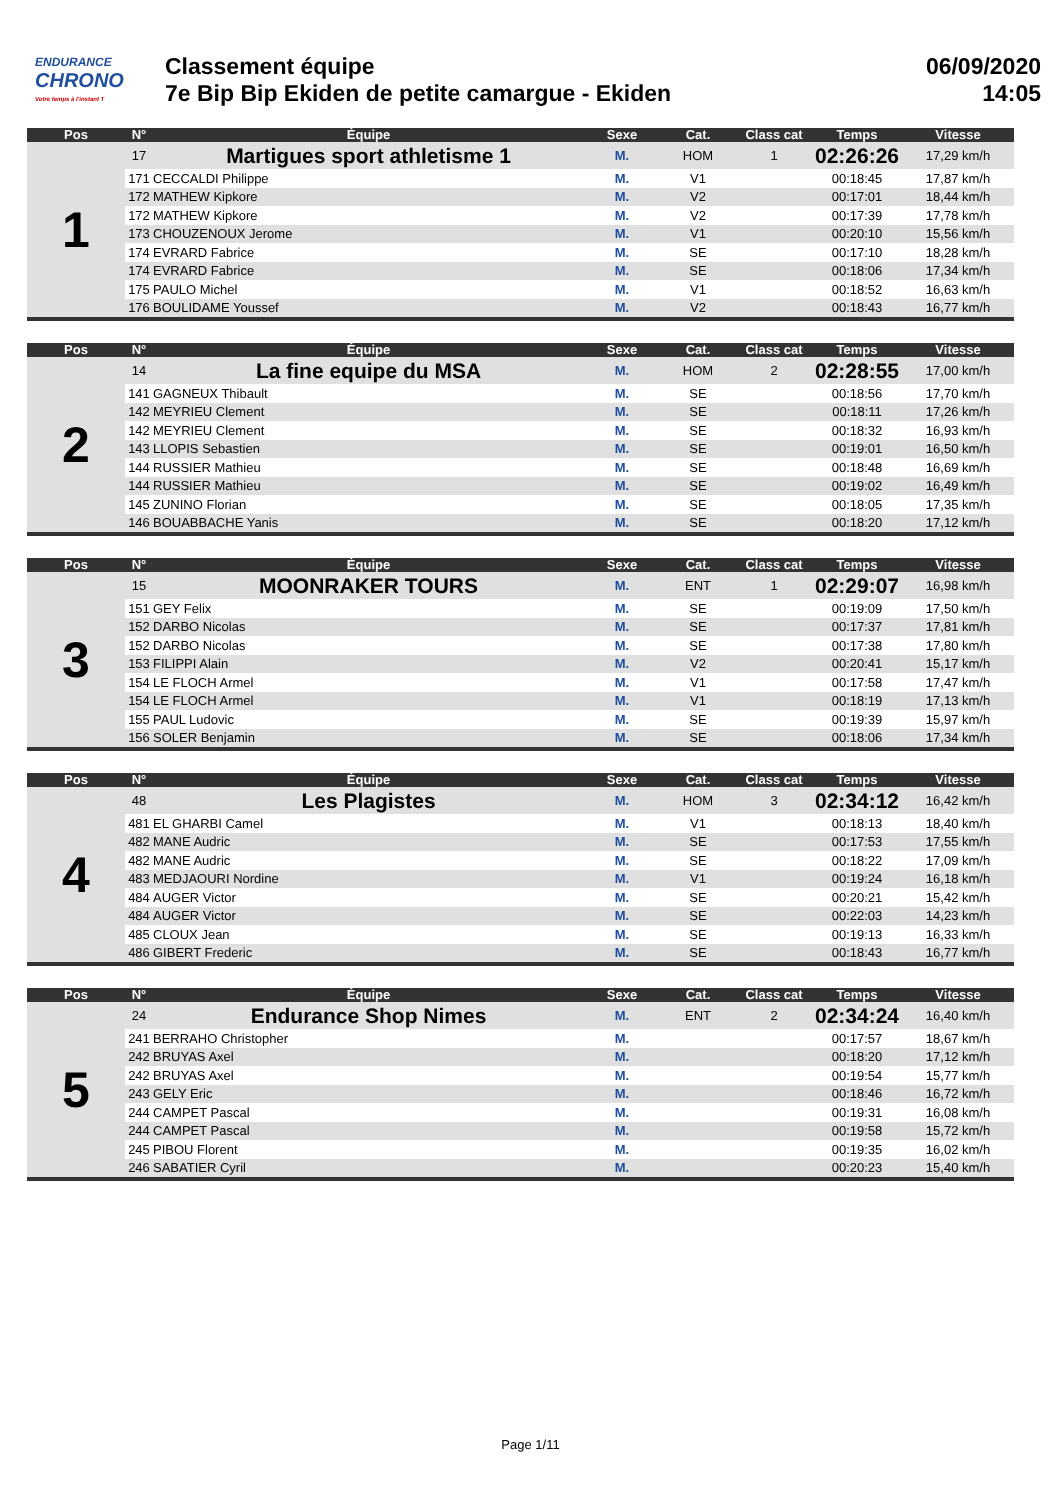ENDURANCE
CHRONO
Votre temps à l'instant T
Classement équipe
7e Bip Bip Ekiden de petite camargue - Ekiden
06/09/2020
14:05
| Pos | N° | Équipe | Sexe | Cat. | Class cat | Temps | Vitesse |
| --- | --- | --- | --- | --- | --- | --- | --- |
| 1 | 17 | Martigues sport athletisme 1 | M. | HOM | 1 | 02:26:26 | 17,29 km/h |
| | 171 | CECCALDI Philippe | M. | V1 | | 00:18:45 | 17,87 km/h |
| | 172 | MATHEW Kipkore | M. | V2 | | 00:17:01 | 18,44 km/h |
| | 172 | MATHEW Kipkore | M. | V2 | | 00:17:39 | 17,78 km/h |
| | 173 | CHOUZENOUX Jerome | M. | V1 | | 00:20:10 | 15,56 km/h |
| | 174 | EVRARD Fabrice | M. | SE | | 00:17:10 | 18,28 km/h |
| | 174 | EVRARD Fabrice | M. | SE | | 00:18:06 | 17,34 km/h |
| | 175 | PAULO Michel | M. | V1 | | 00:18:52 | 16,63 km/h |
| | 176 | BOULIDAME Youssef | M. | V2 | | 00:18:43 | 16,77 km/h |
| Pos | N° | Équipe | Sexe | Cat. | Class cat | Temps | Vitesse |
| --- | --- | --- | --- | --- | --- | --- | --- |
| 2 | 14 | La fine equipe du MSA | M. | HOM | 2 | 02:28:55 | 17,00 km/h |
| | 141 | GAGNEUX Thibault | M. | SE | | 00:18:56 | 17,70 km/h |
| | 142 | MEYRIEU Clement | M. | SE | | 00:18:11 | 17,26 km/h |
| | 142 | MEYRIEU Clement | M. | SE | | 00:18:32 | 16,93 km/h |
| | 143 | LLOPIS Sebastien | M. | SE | | 00:19:01 | 16,50 km/h |
| | 144 | RUSSIER Mathieu | M. | SE | | 00:18:48 | 16,69 km/h |
| | 144 | RUSSIER Mathieu | M. | SE | | 00:19:02 | 16,49 km/h |
| | 145 | ZUNINO Florian | M. | SE | | 00:18:05 | 17,35 km/h |
| | 146 | BOUABBACHE Yanis | M. | SE | | 00:18:20 | 17,12 km/h |
| Pos | N° | Équipe | Sexe | Cat. | Class cat | Temps | Vitesse |
| --- | --- | --- | --- | --- | --- | --- | --- |
| 3 | 15 | MOONRAKER TOURS | M. | ENT | 1 | 02:29:07 | 16,98 km/h |
| | 151 | GEY Felix | M. | SE | | 00:19:09 | 17,50 km/h |
| | 152 | DARBO Nicolas | M. | SE | | 00:17:37 | 17,81 km/h |
| | 152 | DARBO Nicolas | M. | SE | | 00:17:38 | 17,80 km/h |
| | 153 | FILIPPI Alain | M. | V2 | | 00:20:41 | 15,17 km/h |
| | 154 | LE FLOCH Armel | M. | V1 | | 00:17:58 | 17,47 km/h |
| | 154 | LE FLOCH Armel | M. | V1 | | 00:18:19 | 17,13 km/h |
| | 155 | PAUL Ludovic | M. | SE | | 00:19:39 | 15,97 km/h |
| | 156 | SOLER Benjamin | M. | SE | | 00:18:06 | 17,34 km/h |
| Pos | N° | Équipe | Sexe | Cat. | Class cat | Temps | Vitesse |
| --- | --- | --- | --- | --- | --- | --- | --- |
| 4 | 48 | Les Plagistes | M. | HOM | 3 | 02:34:12 | 16,42 km/h |
| | 481 | EL GHARBI Camel | M. | V1 | | 00:18:13 | 18,40 km/h |
| | 482 | MANE Audric | M. | SE | | 00:17:53 | 17,55 km/h |
| | 482 | MANE Audric | M. | SE | | 00:18:22 | 17,09 km/h |
| | 483 | MEDJAOURI Nordine | M. | V1 | | 00:19:24 | 16,18 km/h |
| | 484 | AUGER Victor | M. | SE | | 00:20:21 | 15,42 km/h |
| | 484 | AUGER Victor | M. | SE | | 00:22:03 | 14,23 km/h |
| | 485 | CLOUX Jean | M. | SE | | 00:19:13 | 16,33 km/h |
| | 486 | GIBERT Frederic | M. | SE | | 00:18:43 | 16,77 km/h |
| Pos | N° | Équipe | Sexe | Cat. | Class cat | Temps | Vitesse |
| --- | --- | --- | --- | --- | --- | --- | --- |
| 5 | 24 | Endurance Shop Nimes | M. | ENT | 2 | 02:34:24 | 16,40 km/h |
| | 241 | BERRAHO Christopher | M. | | | 00:17:57 | 18,67 km/h |
| | 242 | BRUYAS Axel | M. | | | 00:18:20 | 17,12 km/h |
| | 242 | BRUYAS Axel | M. | | | 00:19:54 | 15,77 km/h |
| | 243 | GELY Eric | M. | | | 00:18:46 | 16,72 km/h |
| | 244 | CAMPET Pascal | M. | | | 00:19:31 | 16,08 km/h |
| | 244 | CAMPET Pascal | M. | | | 00:19:58 | 15,72 km/h |
| | 245 | PIBOU Florent | M. | | | 00:19:35 | 16,02 km/h |
| | 246 | SABATIER Cyril | M. | | | 00:20:23 | 15,40 km/h |
Page 1/11